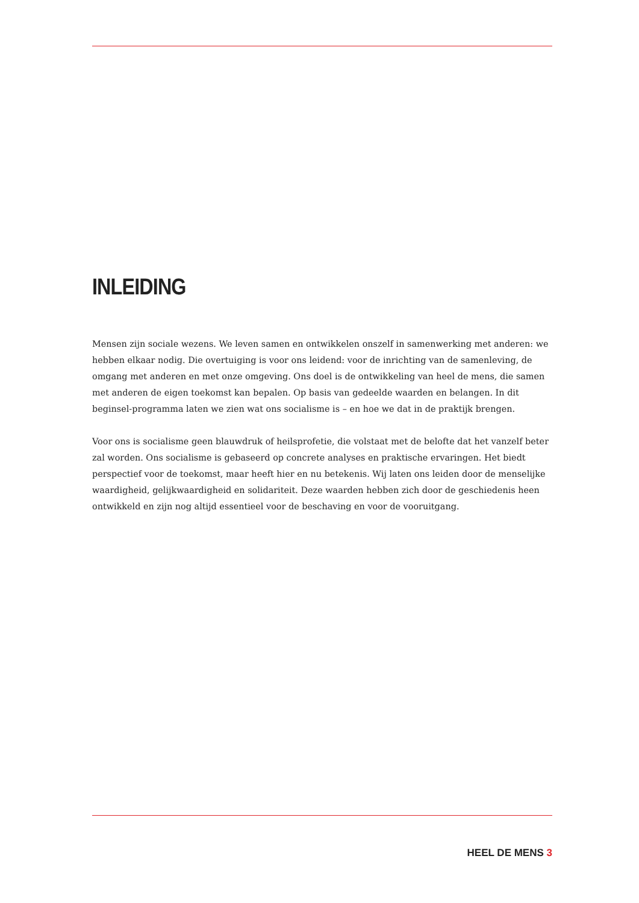INLEIDING
Mensen zijn sociale wezens. We leven samen en ontwikkelen onszelf in samenwerking met anderen: we hebben elkaar nodig. Die overtuiging is voor ons leidend: voor de inrichting van de samenleving, de omgang met anderen en met onze omgeving. Ons doel is de ontwikkeling van heel de mens, die samen met anderen de eigen toekomst kan bepalen. Op basis van gedeelde waarden en belangen. In dit beginsel-programma laten we zien wat ons socialisme is – en hoe we dat in de praktijk brengen.
Voor ons is socialisme geen blauwdruk of heilsprofetie, die volstaat met de belofte dat het vanzelf beter zal worden. Ons socialisme is gebaseerd op concrete analyses en praktische ervaringen. Het biedt perspectief voor de toekomst, maar heeft hier en nu betekenis. Wij laten ons leiden door de menselijke waardigheid, gelijkwaardigheid en solidariteit. Deze waarden hebben zich door de geschiedenis heen ontwikkeld en zijn nog altijd essentieel voor de beschaving en voor de vooruitgang.
HEEL DE MENS 3